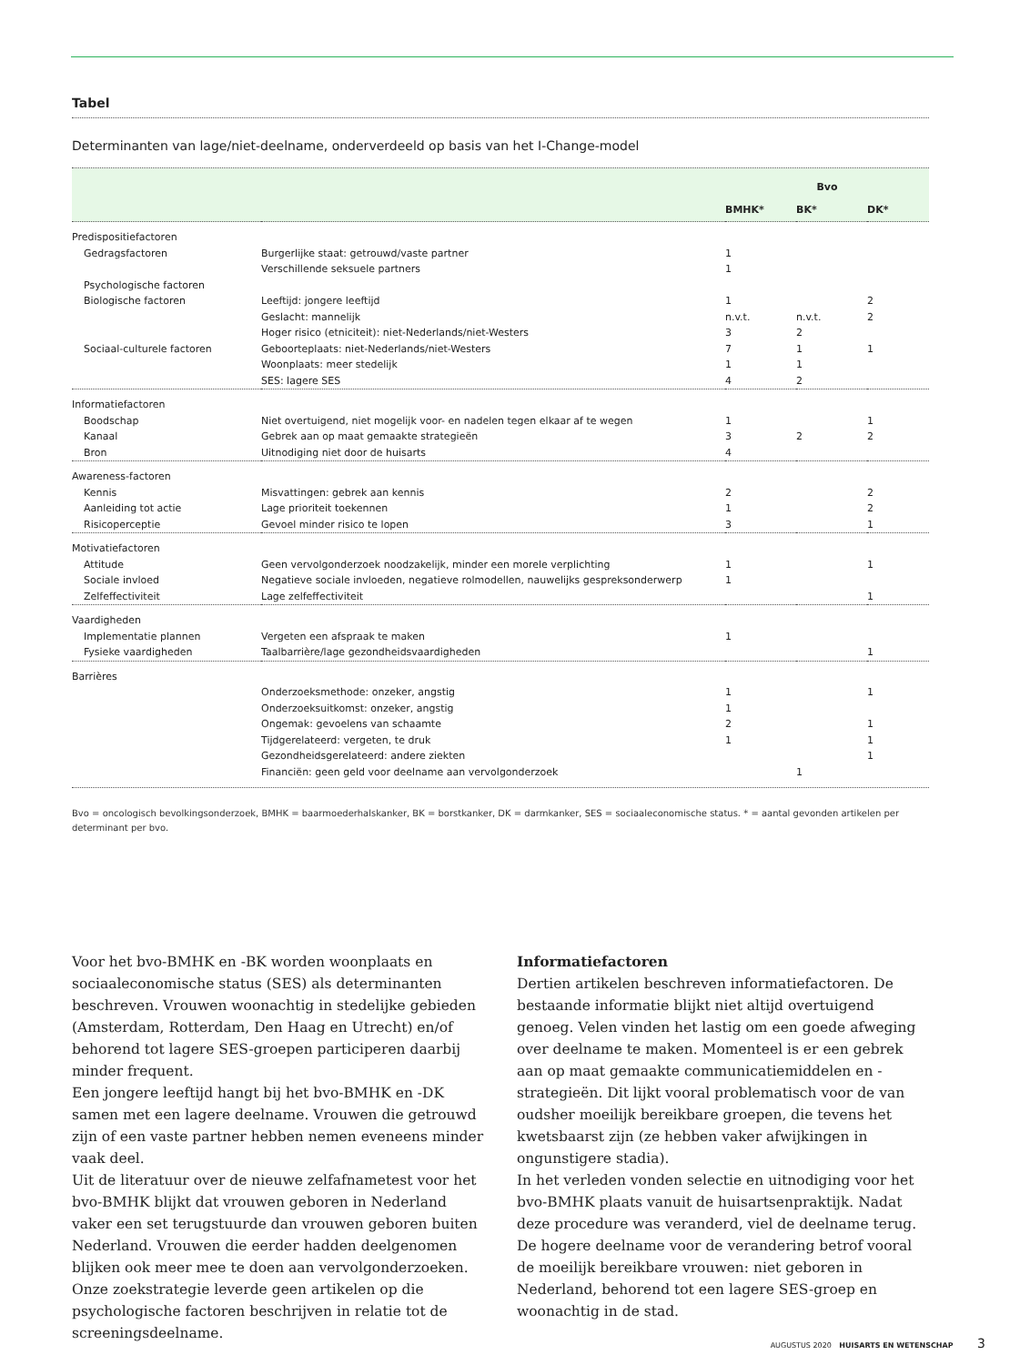Tabel
Determinanten van lage/niet-deelname, onderverdeeld op basis van het I-Change-model
| | | Bvo | | |
| --- | --- | --- | --- | --- |
| | | BMHK* | BK* | DK* |
| Predispositiefactoren | | | | |
| Gedragsfactoren | Burgerlijke staat: getrouwd/vaste partner | 1 | | |
| | Verschillende seksuele partners | 1 | | |
| Psychologische factoren | | | | |
| Biologische factoren | Leeftijd: jongere leeftijd | 1 | | 2 |
| | Geslacht: mannelijk | n.v.t. | n.v.t. | 2 |
| | Hoger risico (etniciteit): niet-Nederlands/niet-Westers | 3 | 2 | |
| Sociaal-culturele factoren | Geboorteplaats: niet-Nederlands/niet-Westers | 7 | 1 | 1 |
| | Woonplaats: meer stedelijk | 1 | 1 | |
| | SES: lagere SES | 4 | 2 | |
| Informatiefactoren | | | | |
| Boodschap | Niet overtuigend, niet mogelijk voor- en nadelen tegen elkaar af te wegen | 1 | | 1 |
| Kanaal | Gebrek aan op maat gemaakte strategieën | 3 | 2 | 2 |
| Bron | Uitnodiging niet door de huisarts | 4 | | |
| Awareness-factoren | | | | |
| Kennis | Misvattingen: gebrek aan kennis | 2 | | 2 |
| Aanleiding tot actie | Lage prioriteit toekennen | 1 | | 2 |
| Risicoperceptie | Gevoel minder risico te lopen | 3 | | 1 |
| Motivatiefactoren | | | | |
| Attitude | Geen vervolgonderzoek noodzakelijk, minder een morele verplichting | 1 | | 1 |
| Sociale invloed | Negatieve sociale invloeden, negatieve rolmodellen, nauwelijks gespreksonderwerp | 1 | | |
| Zelfeffectiviteit | Lage zelfeffectiviteit | | | 1 |
| Vaardigheden | | | | |
| Implementatie plannen | Vergeten een afspraak te maken | 1 | | |
| Fysieke vaardigheden | Taalbarrière/lage gezondheidsvaardigheden | | | 1 |
| Barrières | | | | |
| | Onderzoeksmethode: onzeker, angstig | 1 | | 1 |
| | Onderzoeksuitkomst: onzeker, angstig | 1 | | |
| | Ongemak: gevoelens van schaamte | 2 | | 1 |
| | Tijdgerelateerd: vergeten, te druk | 1 | | 1 |
| | Gezondheidsgerelateerd: andere ziekten | | | 1 |
| | Financiën: geen geld voor deelname aan vervolgonderzoek | | 1 | |
Bvo = oncologisch bevolkingsonderzoek, BMHK = baarmoederhalskanker, BK = borstkanker, DK = darmkanker, SES = sociaaleconomische status. * = aantal gevonden artikelen per determinant per bvo.
Voor het bvo-BMHK en -BK worden woonplaats en sociaaleconomische status (SES) als determinanten beschreven. Vrouwen woonachtig in stedelijke gebieden (Amsterdam, Rotterdam, Den Haag en Utrecht) en/of behorend tot lagere SES-groepen participeren daarbij minder frequent.
Een jongere leeftijd hangt bij het bvo-BMHK en -DK samen met een lagere deelname. Vrouwen die getrouwd zijn of een vaste partner hebben nemen eveneens minder vaak deel.
Uit de literatuur over de nieuwe zelfafnametest voor het bvo-BMHK blijkt dat vrouwen geboren in Nederland vaker een set terugstuurde dan vrouwen geboren buiten Nederland. Vrouwen die eerder hadden deelgenomen blijken ook meer mee te doen aan vervolgonderzoeken.
Onze zoekstrategie leverde geen artikelen op die psychologische factoren beschrijven in relatie tot de screeningsdeelname.
Informatiefactoren
Dertien artikelen beschreven informatiefactoren. De bestaande informatie blijkt niet altijd overtuigend genoeg. Velen vinden het lastig om een goede afweging over deelname te maken. Momenteel is er een gebrek aan op maat gemaakte communicatiemiddelen en -strategieën. Dit lijkt vooral problematisch voor de van oudsher moeilijk bereikbare groepen, die tevens het kwetsbaarst zijn (ze hebben vaker afwijkingen in ongunstigere stadia).
In het verleden vonden selectie en uitnodiging voor het bvo-BMHK plaats vanuit de huisartsenpraktijk. Nadat deze procedure was veranderd, viel de deelname terug. De hogere deelname voor de verandering betrof vooral de moeilijk bereikbare vrouwen: niet geboren in Nederland, behorend tot een lagere SES-groep en woonachtig in de stad.
AUGUSTUS 2020 HUISARTS EN WETENSCHAP 3